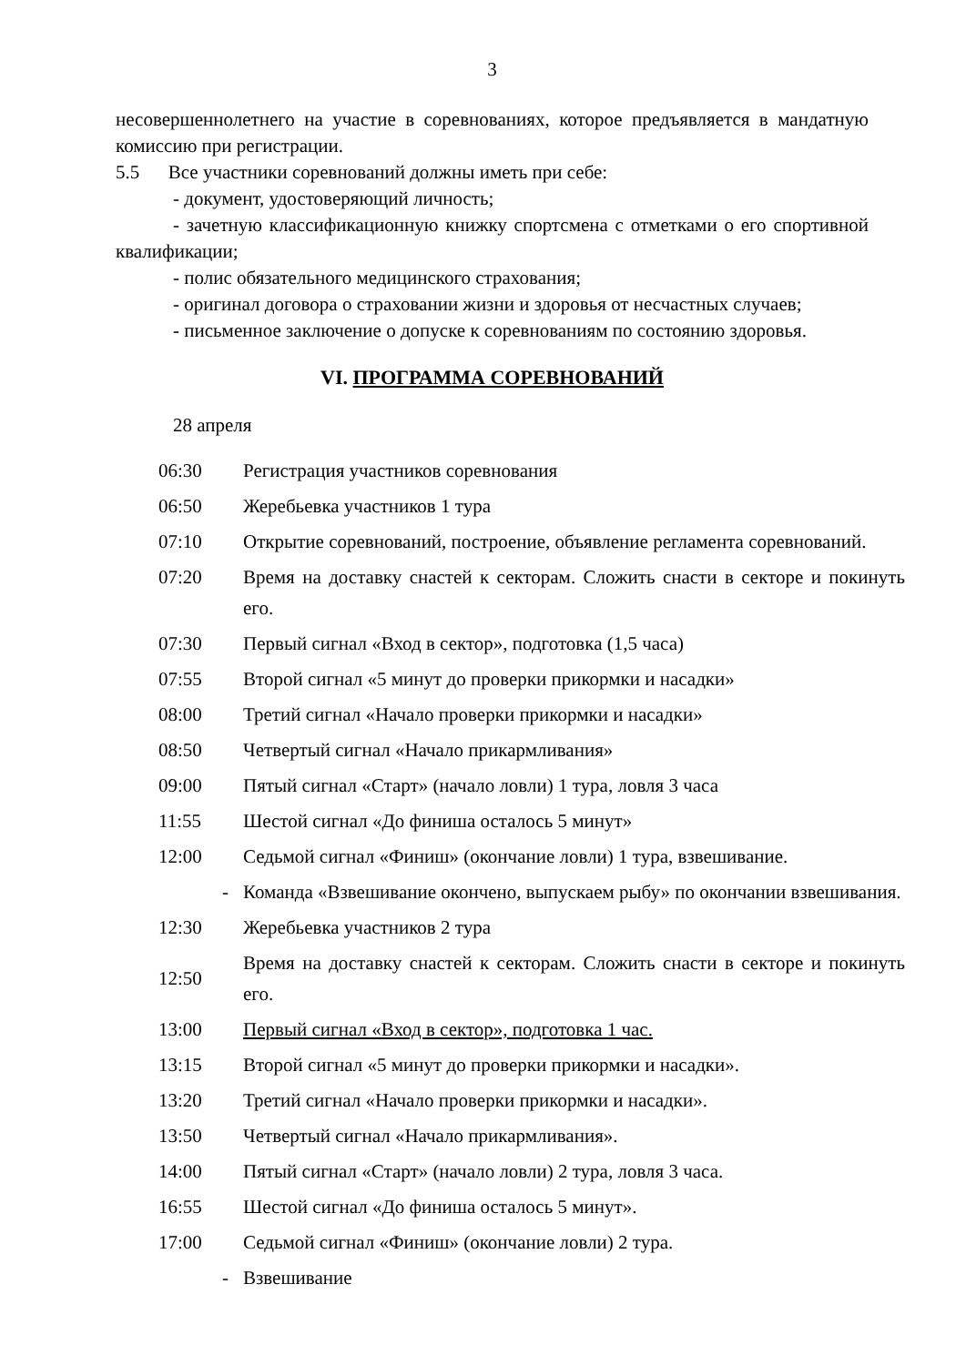3
несовершеннолетнего на участие в соревнованиях, которое предъявляется в мандатную комиссию при регистрации.
5.5 Все участники соревнований должны иметь при себе:
- документ, удостоверяющий личность;
- зачетную классификационную книжку спортсмена с отметками о его спортивной квалификации;
- полис обязательного медицинского страхования;
- оригинал договора о страховании жизни и здоровья от несчастных случаев;
- письменное заключение о допуске к соревнованиям по состоянию здоровья.
VI. ПРОГРАММА СОРЕВНОВАНИЙ
28 апреля
| 06:30 | Регистрация участников соревнования |
| 06:50 | Жеребьевка участников 1 тура |
| 07:10 | Открытие соревнований, построение, объявление регламента соревнований. |
| 07:20 | Время на доставку снастей к секторам. Сложить снасти в секторе и покинуть его. |
| 07:30 | Первый сигнал «Вход в сектор», подготовка (1,5 часа) |
| 07:55 | Второй сигнал «5 минут до проверки прикормки и насадки» |
| 08:00 | Третий сигнал «Начало проверки прикормки и насадки» |
| 08:50 | Четвертый сигнал «Начало прикармливания» |
| 09:00 | Пятый сигнал «Старт» (начало ловли) 1 тура, ловля 3 часа |
| 11:55 | Шестой сигнал «До финиша осталось 5 минут» |
| 12:00 | Седьмой сигнал «Финиш» (окончание ловли) 1 тура, взвешивание. |
| - | Команда «Взвешивание окончено, выпускаем рыбу» по окончании взвешивания. |
| 12:30 | Жеребьевка участников 2 тура |
| 12:50 | Время на доставку снастей к секторам. Сложить снасти в секторе и покинуть его. |
| 13:00 | Первый сигнал «Вход в сектор», подготовка 1 час. |
| 13:15 | Второй сигнал «5 минут до проверки прикормки и насадки». |
| 13:20 | Третий сигнал «Начало проверки прикормки и насадки». |
| 13:50 | Четвертый сигнал «Начало прикармливания». |
| 14:00 | Пятый сигнал «Старт» (начало ловли) 2 тура, ловля 3 часа. |
| 16:55 | Шестой сигнал «До финиша осталось 5 минут». |
| 17:00 | Седьмой сигнал «Финиш» (окончание ловли) 2 тура. |
| - | Взвешивание |